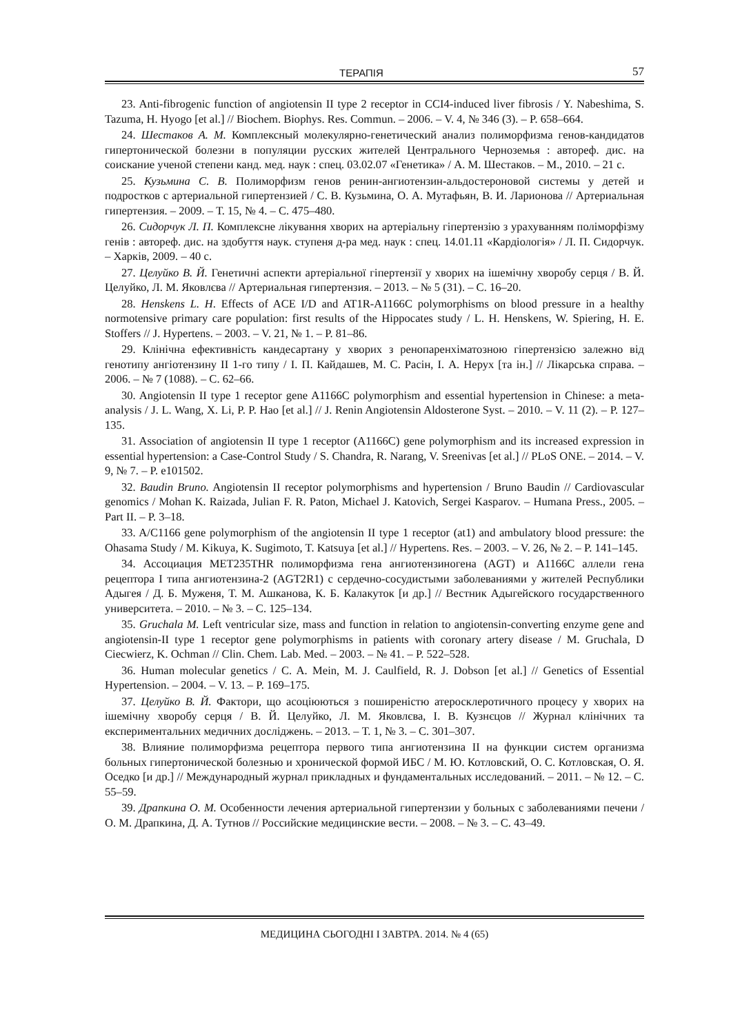ТЕРАПІЯ 57
23. Anti-fibrogenic function of angiotensin II type 2 receptor in CCI4-induced liver fibrosis / Y. Nabeshima, S. Tazuma, H. Hyogo [et al.] // Biochem. Biophys. Res. Commun. – 2006. – V. 4, № 346 (3). – P. 658–664.
24. Шестаков А. М. Комплексный молекулярно-генетический анализ полиморфизма генов-кандидатов гипертонической болезни в популяции русских жителей Центрального Черноземья : автореф. дис. на соискание ученой степени канд. мед. наук : спец. 03.02.07 «Генетика» / А. М. Шестаков. – М., 2010. – 21 с.
25. Кузьмина С. В. Полиморфизм генов ренин-ангиотензин-альдостероновой системы у детей и подростков с артериальной гипертензией / С. В. Кузьмина, О. А. Мутафьян, В. И. Ларионова // Артериальная гипертензия. – 2009. – Т. 15, № 4. – С. 475–480.
26. Сидорчук Л. П. Комплексне лікування хворих на артеріальну гіпертензію з урахуванням поліморфізму генів : автореф. дис. на здобуття наук. ступеня д-ра мед. наук : спец. 14.01.11 «Кардіологія» / Л. П. Сидорчук. – Харків, 2009. – 40 с.
27. Целуйко В. Й. Генетичні аспекти артеріальної гіпертензії у хворих на ішемічну хворобу серця / В. Й. Целуйко, Л. М. Яковлєва // Артериальная гипертензия. – 2013. – № 5 (31). – С. 16–20.
28. Henskens L. H. Effects of ACE I/D and AT1R-A1166C polymorphisms on blood pressure in a healthy normotensive primary care population: first results of the Hippocates study / L. H. Henskens, W. Spiering, H. E. Stoffers // J. Hypertens. – 2003. – V. 21, № 1. – P. 81–86.
29. Клінічна ефективність кандесартану у хворих з ренопаренхіматозною гіпертензією залежно від генотипу ангіотензину ІІ 1-го типу / І. П. Кайдашев, М. С. Расін, І. А. Нерух [та ін.] // Лікарська справа. – 2006. – № 7 (1088). – С. 62–66.
30. Angiotensin II type 1 receptor gene A1166C polymorphism and essential hypertension in Chinese: a meta-analysis / J. L. Wang, X. Li, P. P. Hao [et al.] // J. Renin Angiotensin Aldosterone Syst. – 2010. – V. 11 (2). – P. 127–135.
31. Association of angiotensin II type 1 receptor (A1166C) gene polymorphism and its increased expression in essential hypertension: a Case-Control Study / S. Chandra, R. Narang, V. Sreenivas [et al.] // PLoS ONE. – 2014. – V. 9, № 7. – P. e101502.
32. Baudin Bruno. Angiotensin II receptor polymorphisms and hypertension / Bruno Baudin // Cardiovascular genomics / Mohan K. Raizada, Julian F. R. Paton, Michael J. Katovich, Sergei Kasparov. – Humana Press., 2005. – Part II. – P. 3–18.
33. A/C1166 gene polymorphism of the angiotensin II type 1 receptor (at1) and ambulatory blood pressure: the Ohasama Study / M. Kikuya, K. Sugimoto, T. Katsuya [et al.] // Hypertens. Res. – 2003. – V. 26, № 2. – P. 141–145.
34. Ассоциация MET235THR полиморфизма гена ангиотензиногена (AGT) и A1166C аллели гена рецептора I типа ангиотензина-2 (AGT2R1) с сердечно-сосудистыми заболеваниями у жителей Республики Адыгея / Д. Б. Муженя, Т. М. Ашканова, К. Б. Калакуток [и др.] // Вестник Адыгейского государственного университета. – 2010. – № 3. – С. 125–134.
35. Gruchala M. Left ventricular size, mass and function in relation to angiotensin-converting enzyme gene and angiotensin-II type 1 receptor gene polymorphisms in patients with coronary artery disease / M. Gruchala, D Ciecwierz, K. Ochman // Clin. Chem. Lab. Med. – 2003. – № 41. – P. 522–528.
36. Human molecular genetics / C. A. Mein, M. J. Caulfield, R. J. Dobson [et al.] // Genetics of Essential Hypertension. – 2004. – V. 13. – P. 169–175.
37. Целуйко В. Й. Фактори, що асоціюються з поширеністю атеросклеротичного процесу у хворих на ішемічну хворобу серця / В. Й. Целуйко, Л. М. Яковлєва, І. В. Кузнєцов // Журнал клінічних та експериментальних медичних досліджень. – 2013. – Т. 1, № 3. – С. 301–307.
38. Влияние полиморфизма рецептора первого типа ангиотензина II на функции систем организма больных гипертонической болезнью и хронической формой ИБС / М. Ю. Котловский, О. С. Котловская, О. Я. Оседко [и др.] // Международный журнал прикладных и фундаментальных исследований. – 2011. – № 12. – С. 55–59.
39. Драпкина О. М. Особенности лечения артериальной гипертензии у больных с заболеваниями печени / О. М. Драпкина, Д. А. Тутнов // Российские медицинские вести. – 2008. – № 3. – С. 43–49.
МЕДИЦИНА СЬОГОДНІ І ЗАВТРА. 2014. № 4 (65)